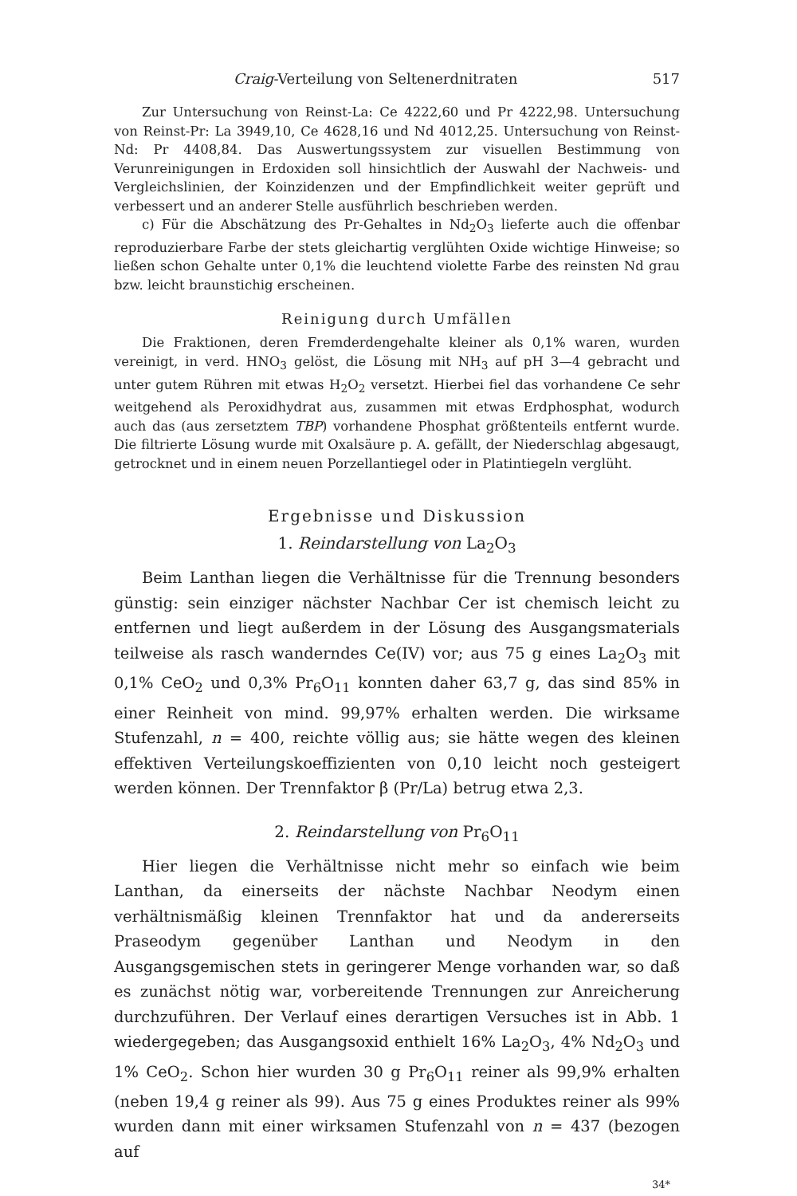Craig-Verteilung von Seltenerdnitraten 517
Zur Untersuchung von Reinst-La: Ce 4222,60 und Pr 4222,98. Untersuchung von Reinst-Pr: La 3949,10, Ce 4628,16 und Nd 4012,25. Untersuchung von Reinst-Nd: Pr 4408,84. Das Auswertungssystem zur visuellen Bestimmung von Verunreinigungen in Erdoxiden soll hinsichtlich der Auswahl der Nachweis- und Vergleichslinien, der Koinzidenzen und der Empfindlichkeit weiter geprüft und verbessert und an anderer Stelle ausführlich beschrieben werden.
c) Für die Abschätzung des Pr-Gehaltes in Nd<sub>2</sub>O<sub>3</sub> lieferte auch die offenbar reproduzierbare Farbe der stets gleichartig verglühten Oxide wichtige Hinweise; so ließen schon Gehalte unter 0,1% die leuchtend violette Farbe des reinsten Nd grau bzw. leicht braunstichig erscheinen.
Reinigung durch Umfällen
Die Fraktionen, deren Fremderdengehalte kleiner als 0,1% waren, wurden vereinigt, in verd. HNO<sub>3</sub> gelöst, die Lösung mit NH<sub>3</sub> auf pH 3—4 gebracht und unter gutem Rühren mit etwas H<sub>2</sub>O<sub>2</sub> versetzt. Hierbei fiel das vorhandene Ce sehr weitgehend als Peroxidhydrat aus, zusammen mit etwas Erdphosphat, wodurch auch das (aus zersetztem TBP) vorhandene Phosphat größtenteils entfernt wurde. Die filtrierte Lösung wurde mit Oxalsäure p. A. gefällt, der Niederschlag abgesaugt, getrocknet und in einem neuen Porzellantiegel oder in Platintiegeln verglüht.
Ergebnisse und Diskussion
1. Reindarstellung von La<sub>2</sub>O<sub>3</sub>
Beim Lanthan liegen die Verhältnisse für die Trennung besonders günstig: sein einziger nächster Nachbar Cer ist chemisch leicht zu entfernen und liegt außerdem in der Lösung des Ausgangsmaterials teilweise als rasch wanderndes Ce(IV) vor; aus 75 g eines La<sub>2</sub>O<sub>3</sub> mit 0,1% CeO<sub>2</sub> und 0,3% Pr<sub>6</sub>O<sub>11</sub> konnten daher 63,7 g, das sind 85% in einer Reinheit von mind. 99,97% erhalten werden. Die wirksame Stufenzahl, n = 400, reichte völlig aus; sie hätte wegen des kleinen effektiven Verteilungskoeffizienten von 0,10 leicht noch gesteigert werden können. Der Trennfaktor β (Pr/La) betrug etwa 2,3.
2. Reindarstellung von Pr<sub>6</sub>O<sub>11</sub>
Hier liegen die Verhältnisse nicht mehr so einfach wie beim Lanthan, da einerseits der nächste Nachbar Neodym einen verhältnismäßig kleinen Trennfaktor hat und da andererseits Praseodym gegenüber Lanthan und Neodym in den Ausgangsgemischen stets in geringerer Menge vorhanden war, so daß es zunächst nötig war, vorbereitende Trennungen zur Anreicherung durchzuführen. Der Verlauf eines derartigen Versuches ist in Abb. 1 wiedergegeben; das Ausgangsoxid enthielt 16% La<sub>2</sub>O<sub>3</sub>, 4% Nd<sub>2</sub>O<sub>3</sub> und 1% CeO<sub>2</sub>. Schon hier wurden 30 g Pr<sub>6</sub>O<sub>11</sub> reiner als 99,9% erhalten (neben 19,4 g reiner als 99). Aus 75 g eines Produktes reiner als 99% wurden dann mit einer wirksamen Stufenzahl von n = 437 (bezogen auf
34*